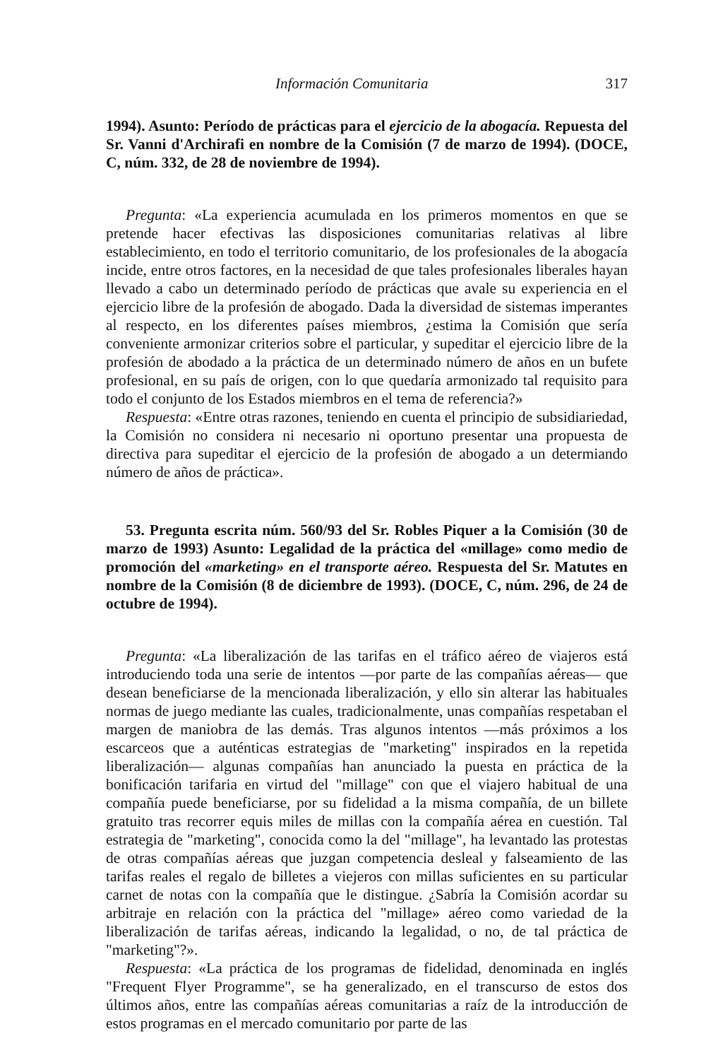Información Comunitaria 317
1994). Asunto: Período de prácticas para el ejercicio de la abogacía. Repuesta del Sr. Vanni d'Archirafi en nombre de la Comisión (7 de marzo de 1994). (DOCE, C, núm. 332, de 28 de noviembre de 1994).
Pregunta: «La experiencia acumulada en los primeros momentos en que se pretende hacer efectivas las disposiciones comunitarias relativas al libre establecimiento, en todo el territorio comunitario, de los profesionales de la abogacía incide, entre otros factores, en la necesidad de que tales profesionales liberales hayan llevado a cabo un determinado período de prácticas que avale su experiencia en el ejercicio libre de la profesión de abogado. Dada la diversidad de sistemas imperantes al respecto, en los diferentes países miembros, ¿estima la Comisión que sería conveniente armonizar criterios sobre el particular, y supeditar el ejercicio libre de la profesión de abodado a la práctica de un determinado número de años en un bufete profesional, en su país de origen, con lo que quedaría armonizado tal requisito para todo el conjunto de los Estados miembros en el tema de referencia?»
Respuesta: «Entre otras razones, teniendo en cuenta el principio de subsidiariedad, la Comisión no considera ni necesario ni oportuno presentar una propuesta de directiva para supeditar el ejercicio de la profesión de abogado a un determiando número de años de práctica».
53. Pregunta escrita núm. 560/93 del Sr. Robles Piquer a la Comisión (30 de marzo de 1993) Asunto: Legalidad de la práctica del «millage» como medio de promoción del «marketing» en el transporte aéreo. Respuesta del Sr. Matutes en nombre de la Comisión (8 de diciembre de 1993). (DOCE, C, núm. 296, de 24 de octubre de 1994).
Pregunta: «La liberalización de las tarifas en el tráfico aéreo de viajeros está introduciendo toda una serie de intentos —por parte de las compañías aéreas— que desean beneficiarse de la mencionada liberalización, y ello sin alterar las habituales normas de juego mediante las cuales, tradicionalmente, unas compañías respetaban el margen de maniobra de las demás. Tras algunos intentos —más próximos a los escarceos que a auténticas estrategias de "marketing" inspirados en la repetida liberalización— algunas compañías han anunciado la puesta en práctica de la bonificación tarifaria en virtud del "millage" con que el viajero habitual de una compañía puede beneficiarse, por su fidelidad a la misma compañía, de un billete gratuito tras recorrer equis miles de millas con la compañía aérea en cuestión. Tal estrategia de "marketing", conocida como la del "millage", ha levantado las protestas de otras compañías aéreas que juzgan competencia desleal y falseamiento de las tarifas reales el regalo de billetes a viejeros con millas suficientes en su particular carnet de notas con la compañía que le distingue. ¿Sabría la Comisión acordar su arbitraje en relación con la práctica del "millage» aéreo como variedad de la liberalización de tarifas aéreas, indicando la legalidad, o no, de tal práctica de "marketing"?».
Respuesta: «La práctica de los programas de fidelidad, denominada en inglés "Frequent Flyer Programme", se ha generalizado, en el transcurso de estos dos últimos años, entre las compañías aéreas comunitarias a raíz de la introducción de estos programas en el mercado comunitario por parte de las